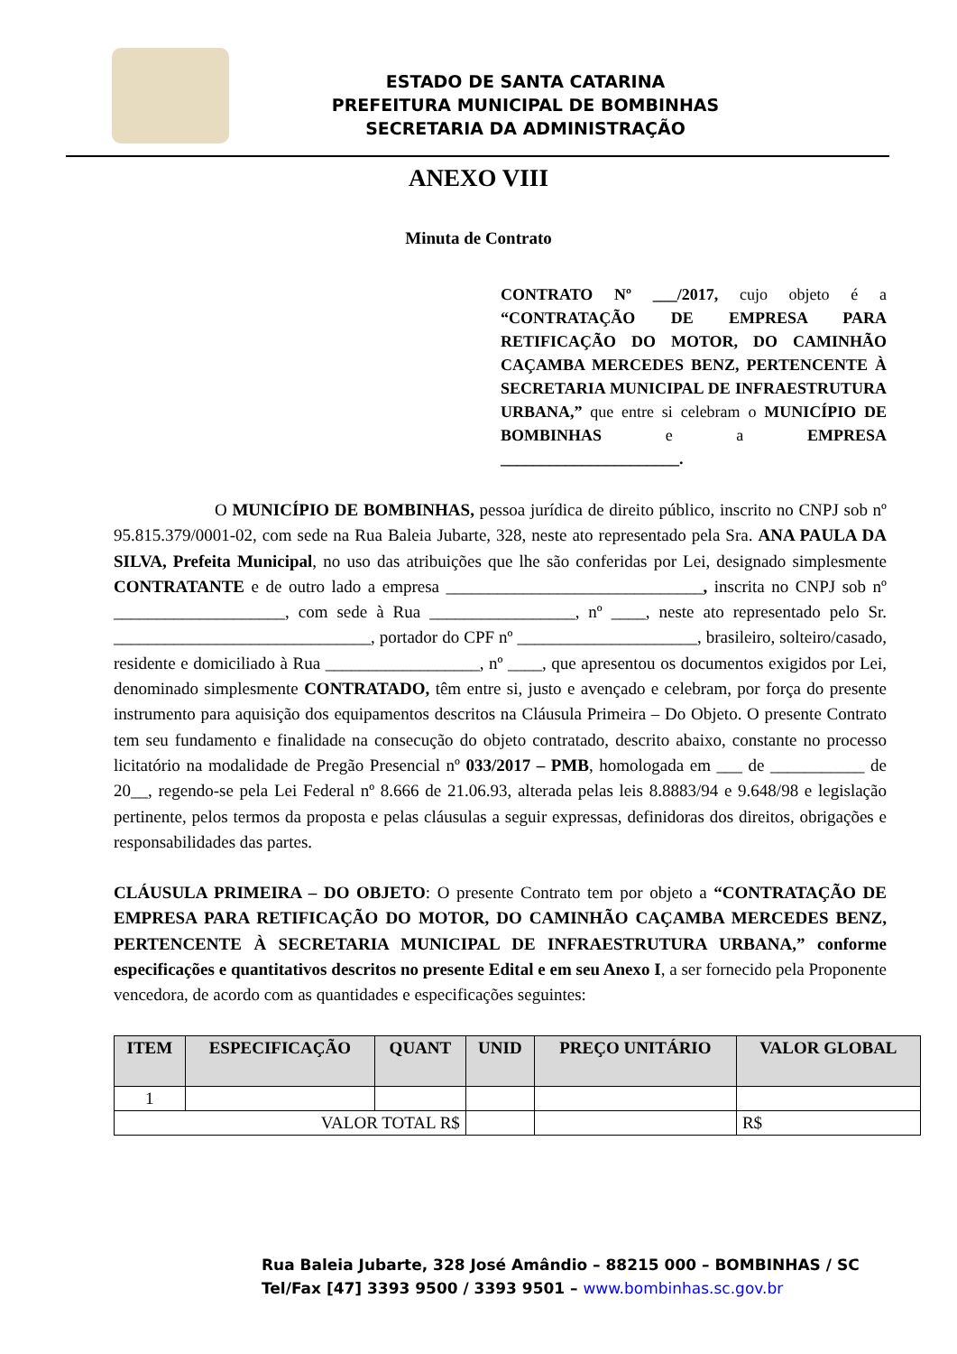ESTADO DE SANTA CATARINA
PREFEITURA MUNICIPAL DE BOMBINHAS
SECRETARIA DA ADMINISTRAÇÃO
ANEXO VIII
Minuta de Contrato
CONTRATO Nº ___/2017, cujo objeto é a “CONTRATAÇÃO DE EMPRESA PARA RETIFICAÇÃO DO MOTOR, DO CAMINHÃO CAÇAMBA MERCEDES BENZ, PERTENCENTE À SECRETARIA MUNICIPAL DE INFRAESTRUTURA URBANA,” que entre si celebram o MUNICÍPIO DE BOMBINHAS e a EMPRESA ______________________.
O MUNICÍPIO DE BOMBINHAS, pessoa jurídica de direito público, inscrito no CNPJ sob nº 95.815.379/0001-02, com sede na Rua Baleia Jubarte, 328, neste ato representado pela Sra. ANA PAULA DA SILVA, Prefeita Municipal, no uso das atribuições que lhe são conferidas por Lei, designado simplesmente CONTRATANTE e de outro lado a empresa ______________________________, inscrita no CNPJ sob nº ____________________, com sede à Rua _________________, nº ____, neste ato representado pelo Sr. ______________________________, portador do CPF nº _____________________, brasileiro, solteiro/casado, residente e domiciliado à Rua __________________, nº ____, que apresentou os documentos exigidos por Lei, denominado simplesmente CONTRATADO, têm entre si, justo e avençado e celebram, por força do presente instrumento para aquisição dos equipamentos descritos na Cláusula Primeira – Do Objeto. O presente Contrato tem seu fundamento e finalidade na consecução do objeto contratado, descrito abaixo, constante no processo licitatório na modalidade de Pregão Presencial nº 033/2017 – PMB, homologada em ___ de ___________ de 20__, regendo-se pela Lei Federal nº 8.666 de 21.06.93, alterada pelas leis 8.8883/94 e 9.648/98 e legislação pertinente, pelos termos da proposta e pelas cláusulas a seguir expressas, definidoras dos direitos, obrigações e responsabilidades das partes.
CLÁUSULA PRIMEIRA – DO OBJETO: O presente Contrato tem por objeto a “CONTRATAÇÃO DE EMPRESA PARA RETIFICAÇÃO DO MOTOR, DO CAMINHÃO CAÇAMBA MERCEDES BENZ, PERTENCENTE À SECRETARIA MUNICIPAL DE INFRAESTRUTURA URBANA,” conforme especificações e quantitativos descritos no presente Edital e em seu Anexo I, a ser fornecido pela Proponente vencedora, de acordo com as quantidades e especificações seguintes:
| ITEM | ESPECIFICAÇÃO | QUANT | UNID | PREÇO UNITÁRIO | VALOR GLOBAL |
| --- | --- | --- | --- | --- | --- |
| 1 | | | | | |
| VALOR TOTAL R$ | | | | | R$ |
Rua Baleia Jubarte, 328 José Amândio – 88215 000 – BOMBINHAS / SC
Tel/Fax [47] 3393 9500 / 3393 9501 – www.bombinhas.sc.gov.br